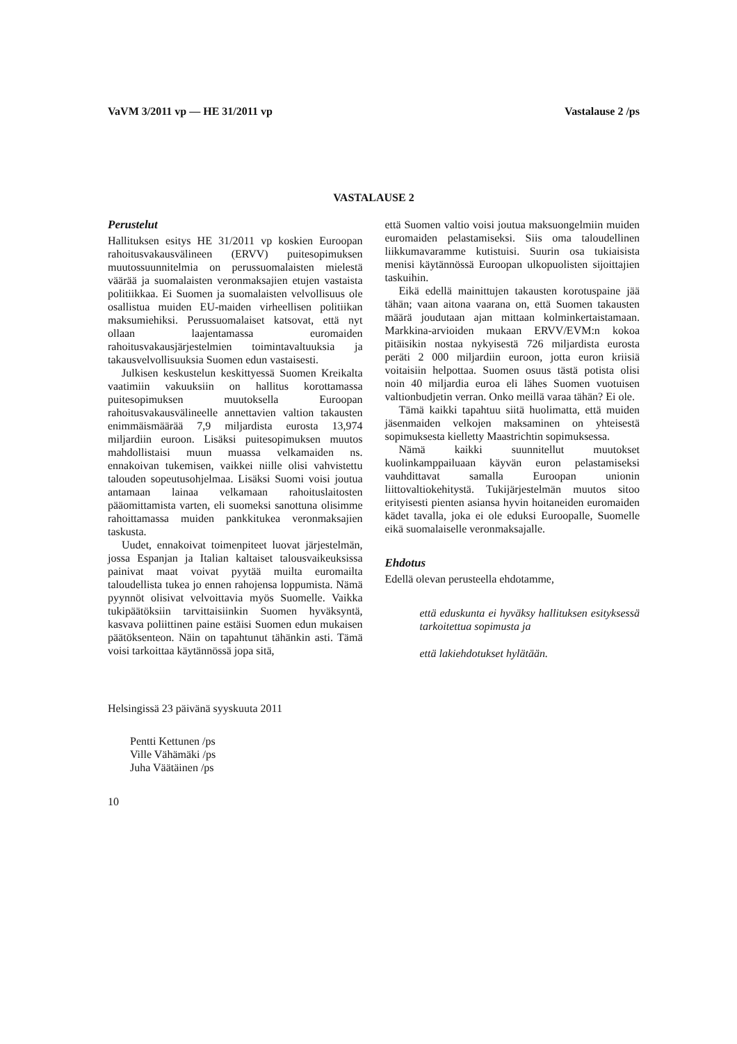VaVM 3/2011 vp — HE 31/2011 vp Vastalause 2 /ps
VASTALAUSE 2
Perustelut
Hallituksen esitys HE 31/2011 vp koskien Euroopan rahoitusvakausvälineen (ERVV) puitesopimuksen muutossuunnitelmia on perussuomalaisten mielestä väärää ja suomalaisten veronmaksajien etujen vastaista politiikkaa. Ei Suomen ja suomalaisten velvollisuus ole osallistua muiden EU-maiden virheellisen politiikan maksumiehiksi. Perussuomalaiset katsovat, että nyt ollaan laajentamassa euromaiden rahoitusvakausjärjestelmien toimintavaltuuksia ja takausvelvollisuuksia Suomen edun vastaisesti.
Julkisen keskustelun keskittyessä Suomen Kreikalta vaatimiin vakuuksiin on hallitus korottamassa puitesopimuksen muutoksella Euroopan rahoitusvakausvälineelle annettavien valtion takausten enimmäismäärää 7,9 miljardista eurosta 13,974 miljardiin euroon. Lisäksi puitesopimuksen muutos mahdollistaisi muun muassa velkamaiden ns. ennakoivan tukemisen, vaikkei niille olisi vahvistettu talouden sopeutusohjelmaa. Lisäksi Suomi voisi joutua antamaan lainaa velkamaan rahoituslaitosten pääomittamista varten, eli suomeksi sanottuna olisimme rahoittamassa muiden pankkitukea veronmaksajien taskusta.
Uudet, ennakoivat toimenpiteet luovat järjestelmän, jossa Espanjan ja Italian kaltaiset talousvaikeuksissa painivat maat voivat pyytää muilta euromailta taloudellista tukea jo ennen rahojensa loppumista. Nämä pyynnöt olisivat velvoittavia myös Suomelle. Vaikka tukipäätöksiin tarvittaisiinkin Suomen hyväksyntä, kasvava poliittinen paine estäisi Suomen edun mukaisen päätöksenteon. Näin on tapahtunut tähänkin asti. Tämä voisi tarkoittaa käytännössä jopa sitä,
että Suomen valtio voisi joutua maksuongelmiin muiden euromaiden pelastamiseksi. Siis oma taloudellinen liikkumavaramme kutistuisi. Suurin osa tukiaisista menisi käytännössä Euroopan ulkopuolisten sijoittajien taskuihin.
Eikä edellä mainittujen takausten korotuspaine jää tähän; vaan aitona vaarana on, että Suomen takausten määrä joudutaan ajan mittaan kolminkertaistamaan. Markkina-arvioiden mukaan ERVV/EVM:n kokoa pitäisikin nostaa nykyisestä 726 miljardista eurosta peräti 2 000 miljardiin euroon, jotta euron kriisiä voitaisiin helpottaa. Suomen osuus tästä potista olisi noin 40 miljardia euroa eli lähes Suomen vuotuisen valtionbudjetin verran. Onko meillä varaa tähän? Ei ole.
Tämä kaikki tapahtuu siitä huolimatta, että muiden jäsenmaiden velkojen maksaminen on yhteisestä sopimuksesta kielletty Maastrichtin sopimuksessa.
Nämä kaikki suunnitellut muutokset kuolinkamppailuaan käyvän euron pelastamiseksi vauhdittavat samalla Euroopan unionin liittovaltiokehitystä. Tukijärjestelmän muutos sitoo erityisesti pienten asiansa hyvin hoitaneiden euromaiden kädet tavalla, joka ei ole eduksi Euroopalle, Suomelle eikä suomalaiselle veronmaksajalle.
Ehdotus
Edellä olevan perusteella ehdotamme,
että eduskunta ei hyväksy hallituksen esityksessä tarkoitettua sopimusta ja
että lakiehdotukset hylätään.
Helsingissä 23 päivänä syyskuuta 2011
Pentti Kettunen /ps
Ville Vähämäki /ps
Juha Väätäinen /ps
10